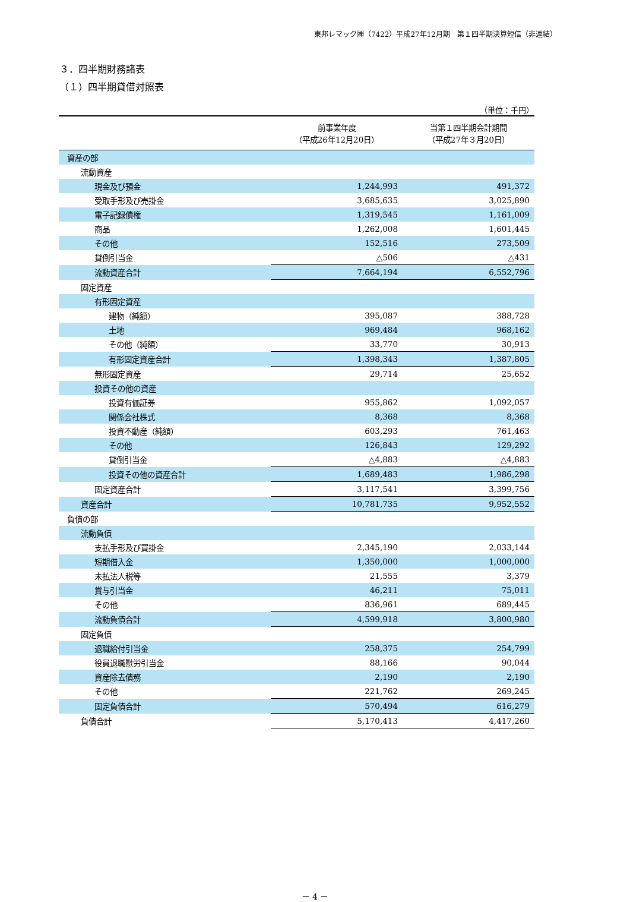東邦レマック㈱（7422）平成27年12月期　第１四半期決算短信（非連結）
３．四半期財務諸表
（１）四半期貸借対照表
（単位：千円）
| | 前事業年度 （平成26年12月20日） | 当第１四半期会計期間 （平成27年３月20日） |
| --- | --- | --- |
| 資産の部 | | |
| 流動資産 | | |
| 現金及び預金 | 1,244,993 | 491,372 |
| 受取手形及び売掛金 | 3,685,635 | 3,025,890 |
| 電子記録債権 | 1,319,545 | 1,161,009 |
| 商品 | 1,262,008 | 1,601,445 |
| その他 | 152,516 | 273,509 |
| 貸倒引当金 | △506 | △431 |
| 流動資産合計 | 7,664,194 | 6,552,796 |
| 固定資産 | | |
| 有形固定資産 | | |
| 建物（純額） | 395,087 | 388,728 |
| 土地 | 969,484 | 968,162 |
| その他（純額） | 33,770 | 30,913 |
| 有形固定資産合計 | 1,398,343 | 1,387,805 |
| 無形固定資産 | 29,714 | 25,652 |
| 投資その他の資産 | | |
| 投資有価証券 | 955,862 | 1,092,057 |
| 関係会社株式 | 8,368 | 8,368 |
| 投資不動産（純額） | 603,293 | 761,463 |
| その他 | 126,843 | 129,292 |
| 貸倒引当金 | △4,883 | △4,883 |
| 投資その他の資産合計 | 1,689,483 | 1,986,298 |
| 固定資産合計 | 3,117,541 | 3,399,756 |
| 資産合計 | 10,781,735 | 9,952,552 |
| 負債の部 | | |
| 流動負債 | | |
| 支払手形及び買掛金 | 2,345,190 | 2,033,144 |
| 短期借入金 | 1,350,000 | 1,000,000 |
| 未払法人税等 | 21,555 | 3,379 |
| 賞与引当金 | 46,211 | 75,011 |
| その他 | 836,961 | 689,445 |
| 流動負債合計 | 4,599,918 | 3,800,980 |
| 固定負債 | | |
| 退職給付引当金 | 258,375 | 254,799 |
| 役員退職慰労引当金 | 88,166 | 90,044 |
| 資産除去債務 | 2,190 | 2,190 |
| その他 | 221,762 | 269,245 |
| 固定負債合計 | 570,494 | 616,279 |
| 負債合計 | 5,170,413 | 4,417,260 |
－ 4 －